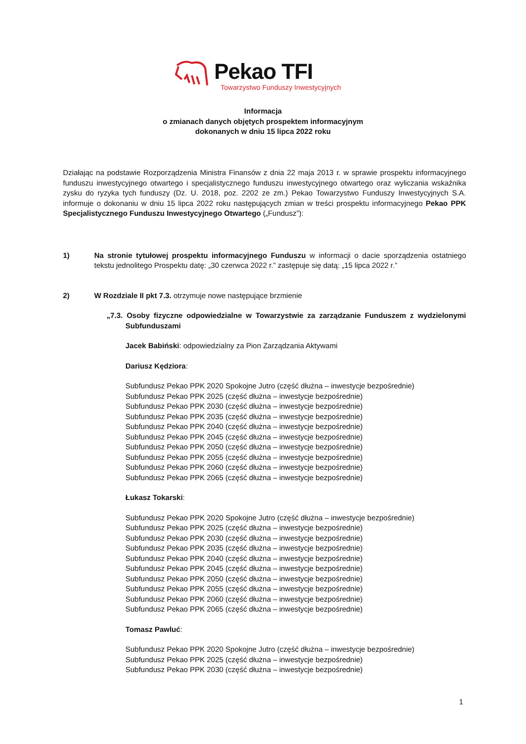Pekao TFI
Towarzystwo Funduszy Inwestycyjnych
Informacja
o zmianach danych objętych prospektem informacyjnym
dokonanych w dniu 15 lipca 2022 roku
Działając na podstawie Rozporządzenia Ministra Finansów z dnia 22 maja 2013 r. w sprawie prospektu informacyjnego funduszu inwestycyjnego otwartego i specjalistycznego funduszu inwestycyjnego otwartego oraz wyliczania wskaźnika zysku do ryzyka tych funduszy (Dz. U. 2018, poz. 2202 ze zm.) Pekao Towarzystwo Funduszy Inwestycyjnych S.A. informuje o dokonaniu w dniu 15 lipca 2022 roku następujących zmian w treści prospektu informacyjnego Pekao PPK Specjalistycznego Funduszu Inwestycyjnego Otwartego („Fundusz”):
1) Na stronie tytułowej prospektu informacyjnego Funduszu w informacji o dacie sporządzenia ostatniego tekstu jednolitego Prospektu datę: „30 czerwca 2022 r.” zastępuje się datą: „15 lipca 2022 r.”
2) W Rozdziale II pkt 7.3. otrzymuje nowe następujące brzmienie
„7.3. Osoby fizyczne odpowiedzialne w Towarzystwie za zarządzanie Funduszem z wydzielonymi Subfunduszami
Jacek Babiński: odpowiedzialny za Pion Zarządzania Aktywami
Dariusz Kędziora:
Subfundusz Pekao PPK 2020 Spokojne Jutro (część dłużna – inwestycje bezpośrednie)
Subfundusz Pekao PPK 2025 (część dłużna – inwestycje bezpośrednie)
Subfundusz Pekao PPK 2030 (część dłużna – inwestycje bezpośrednie)
Subfundusz Pekao PPK 2035 (część dłużna – inwestycje bezpośrednie)
Subfundusz Pekao PPK 2040 (część dłużna – inwestycje bezpośrednie)
Subfundusz Pekao PPK 2045 (część dłużna – inwestycje bezpośrednie)
Subfundusz Pekao PPK 2050 (część dłużna – inwestycje bezpośrednie)
Subfundusz Pekao PPK 2055 (część dłużna – inwestycje bezpośrednie)
Subfundusz Pekao PPK 2060 (część dłużna – inwestycje bezpośrednie)
Subfundusz Pekao PPK 2065 (część dłużna – inwestycje bezpośrednie)
Łukasz Tokarski:
Subfundusz Pekao PPK 2020 Spokojne Jutro (część dłużna – inwestycje bezpośrednie)
Subfundusz Pekao PPK 2025 (część dłużna – inwestycje bezpośrednie)
Subfundusz Pekao PPK 2030 (część dłużna – inwestycje bezpośrednie)
Subfundusz Pekao PPK 2035 (część dłużna – inwestycje bezpośrednie)
Subfundusz Pekao PPK 2040 (część dłużna – inwestycje bezpośrednie)
Subfundusz Pekao PPK 2045 (część dłużna – inwestycje bezpośrednie)
Subfundusz Pekao PPK 2050 (część dłużna – inwestycje bezpośrednie)
Subfundusz Pekao PPK 2055 (część dłużna – inwestycje bezpośrednie)
Subfundusz Pekao PPK 2060 (część dłużna – inwestycje bezpośrednie)
Subfundusz Pekao PPK 2065 (część dłużna – inwestycje bezpośrednie)
Tomasz Pawluć:
Subfundusz Pekao PPK 2020 Spokojne Jutro (część dłużna – inwestycje bezpośrednie)
Subfundusz Pekao PPK 2025 (część dłużna – inwestycje bezpośrednie)
Subfundusz Pekao PPK 2030 (część dłużna – inwestycje bezpośrednie)
1